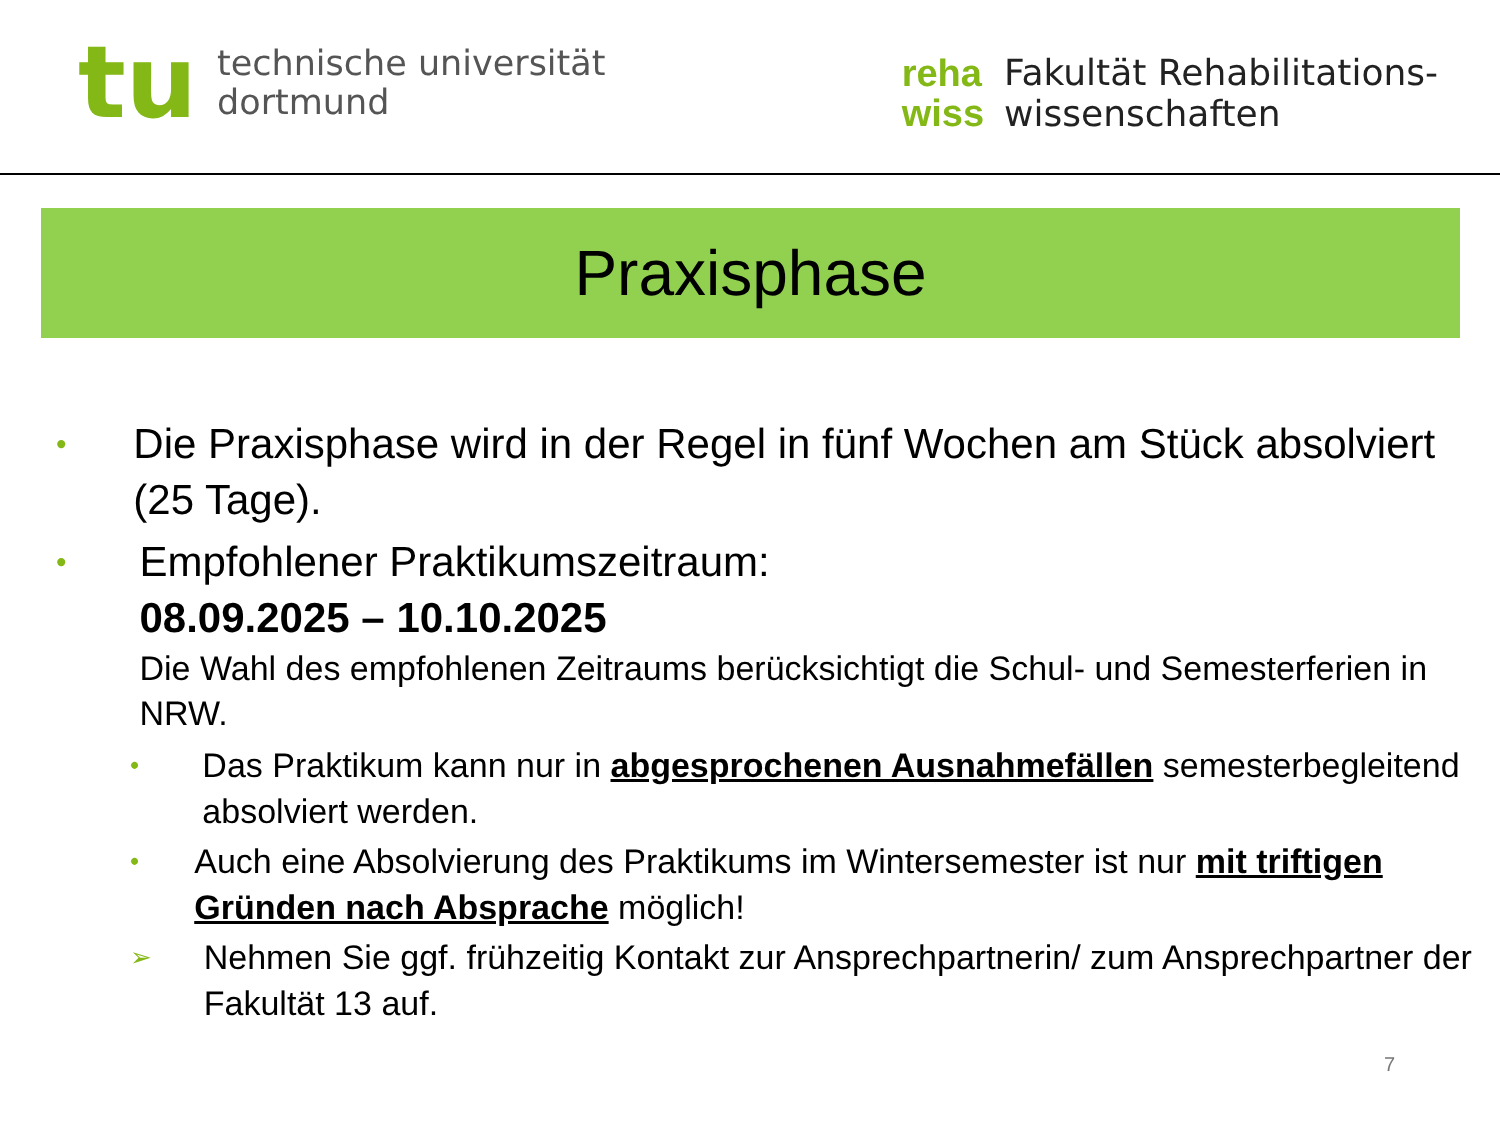tu
technische universität
dortmund
reha
wiss
Fakultät Rehabilitations-
wissenschaften
Praxisphase
•
Die Praxisphase wird in der Regel in fünf Wochen am Stück absolviert (25 Tage).
•
Empfohlener Praktikumszeitraum:
08.09.2025 – 10.10.2025
Die Wahl des empfohlenen Zeitraums berücksichtigt die Schul- und Semesterferien in NRW.
•
Das Praktikum kann nur in abgesprochenen Ausnahmefällen semesterbegleitend absolviert werden.
•
Auch eine Absolvierung des Praktikums im Wintersemester ist nur mit triftigen Gründen nach Absprache möglich!
➢
Nehmen Sie ggf. frühzeitig Kontakt zur Ansprechpartnerin/ zum Ansprechpartner der Fakultät 13 auf.
7